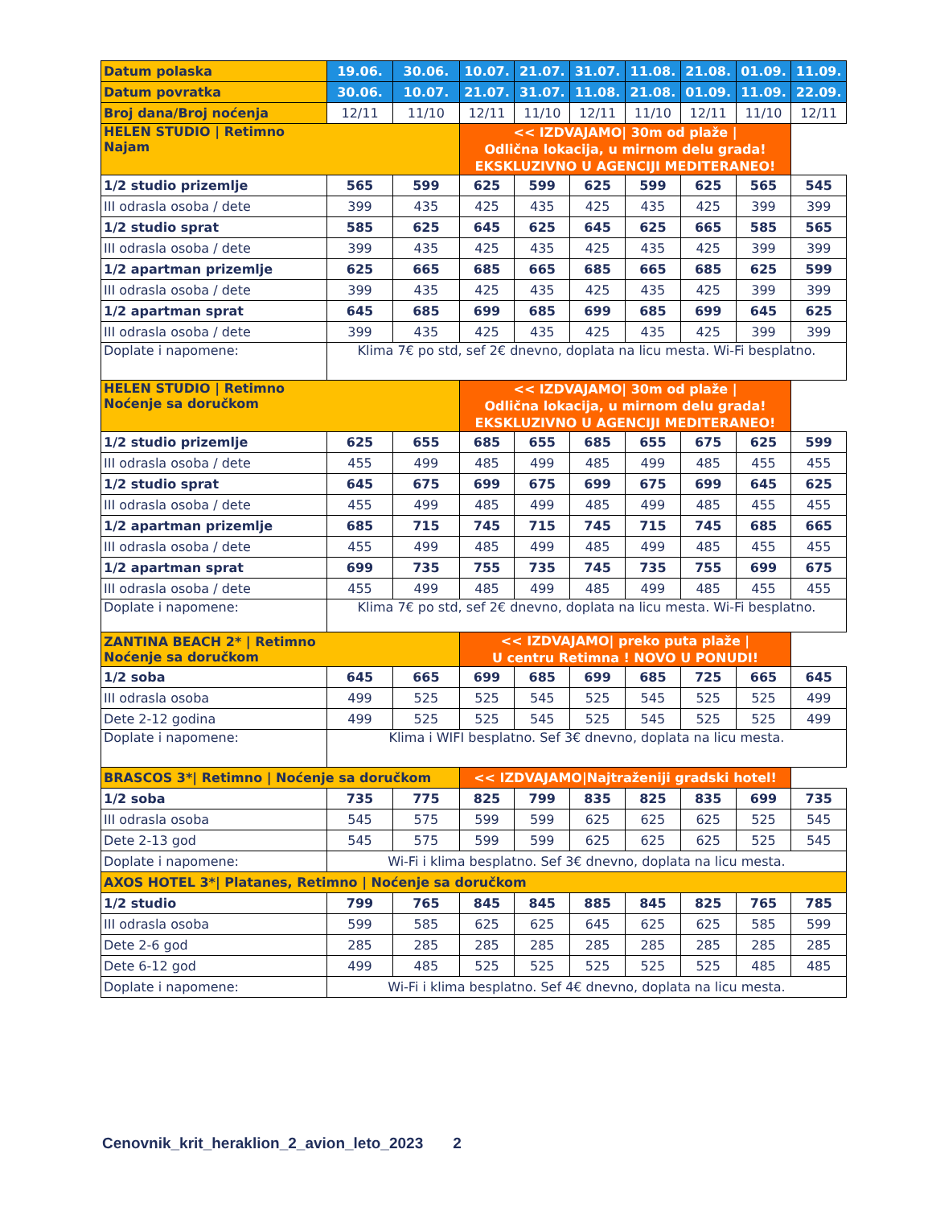| Datum polaska | 19.06. | 30.06. | 10.07. | 21.07. | 31.07. | 11.08. | 21.08. | 01.09. | 11.09. |
| --- | --- | --- | --- | --- | --- | --- | --- | --- | --- |
| Datum povratka | 30.06. | 10.07. | 21.07. | 31.07. | 11.08. | 21.08. | 01.09. | 11.09. | 22.09. |
| Broj dana/Broj noćenja | 12/11 | 11/10 | 12/11 | 11/10 | 12/11 | 11/10 | 12/11 | 11/10 | 12/11 |
| HELEN STUDIO / Retimno Najam | | | << IZDVAJAMO/ 30m od plaže / Odlična lokacija, u mirnom delu grada! EKSKLUZIVNO U AGENCIJI MEDITERANEO! | | | | | | |
| 1/2 studio prizemlje | 565 | 599 | 625 | 599 | 625 | 599 | 625 | 565 | 545 |
| III odrasla osoba / dete | 399 | 435 | 425 | 435 | 425 | 435 | 425 | 399 | 399 |
| 1/2 studio sprat | 585 | 625 | 645 | 625 | 645 | 625 | 665 | 585 | 565 |
| III odrasla osoba / dete | 399 | 435 | 425 | 435 | 425 | 435 | 425 | 399 | 399 |
| 1/2 apartman prizemlje | 625 | 665 | 685 | 665 | 685 | 665 | 685 | 625 | 599 |
| III odrasla osoba / dete | 399 | 435 | 425 | 435 | 425 | 435 | 425 | 399 | 399 |
| 1/2 apartman sprat | 645 | 685 | 699 | 685 | 699 | 685 | 699 | 645 | 625 |
| III odrasla osoba / dete | 399 | 435 | 425 | 435 | 425 | 435 | 425 | 399 | 399 |
| Doplate i napomene: | Klima 7€ po std, sef 2€ dnevno, doplata na licu mesta. Wi-Fi besplatno. | | | | | | | | |
| HELEN STUDIO / Retimno Noćenje sa doručkom | | | << IZDVAJAMO/ 30m od plaže / Odlična lokacija, u mirnom delu grada! EKSKLUZIVNO U AGENCIJI MEDITERANEO! | | | | | | |
| 1/2 studio prizemlje | 625 | 655 | 685 | 655 | 685 | 655 | 675 | 625 | 599 |
| III odrasla osoba / dete | 455 | 499 | 485 | 499 | 485 | 499 | 485 | 455 | 455 |
| 1/2 studio sprat | 645 | 675 | 699 | 675 | 699 | 675 | 699 | 645 | 625 |
| III odrasla osoba / dete | 455 | 499 | 485 | 499 | 485 | 499 | 485 | 455 | 455 |
| 1/2 apartman prizemlje | 685 | 715 | 745 | 715 | 745 | 715 | 745 | 685 | 665 |
| III odrasla osoba / dete | 455 | 499 | 485 | 499 | 485 | 499 | 485 | 455 | 455 |
| 1/2 apartman sprat | 699 | 735 | 755 | 735 | 745 | 735 | 755 | 699 | 675 |
| III odrasla osoba / dete | 455 | 499 | 485 | 499 | 485 | 499 | 485 | 455 | 455 |
| Doplate i napomene: | Klima 7€ po std, sef 2€ dnevno, doplata na licu mesta. Wi-Fi besplatno. | | | | | | | | |
| ZANTINA BEACH 2* / Retimno Noćenje sa doručkom | | | << IZDVAJAMO/ preko puta plaže / U centru Retimna ! NOVO U PONUDI! | | | | | | |
| 1/2 soba | 645 | 665 | 699 | 685 | 699 | 685 | 725 | 665 | 645 |
| III odrasla osoba | 499 | 525 | 525 | 545 | 525 | 545 | 525 | 525 | 499 |
| Dete 2-12 godina | 499 | 525 | 525 | 545 | 525 | 545 | 525 | 525 | 499 |
| Doplate i napomene: | Klima i WIFI besplatno. Sef 3€ dnevno, doplata na licu mesta. | | | | | | | | |
| BRASCOS 3*/ Retimno / Noćenje sa doručkom | | | << IZDVAJAMO/Najtraženiji gradski hotel! | | | | | | |
| 1/2 soba | 735 | 775 | 825 | 799 | 835 | 825 | 835 | 699 | 735 |
| III odrasla osoba | 545 | 575 | 599 | 599 | 625 | 625 | 625 | 525 | 545 |
| Dete 2-13 god | 545 | 575 | 599 | 599 | 625 | 625 | 625 | 525 | 545 |
| Doplate i napomene: | Wi-Fi i klima besplatno. Sef 3€ dnevno, doplata na licu mesta. | | | | | | | | |
| AXOS HOTEL 3*/ Platanes, Retimno / Noćenje sa doručkom | | | | | | | | | |
| 1/2 studio | 799 | 765 | 845 | 845 | 885 | 845 | 825 | 765 | 785 |
| III odrasla osoba | 599 | 585 | 625 | 625 | 645 | 625 | 625 | 585 | 599 |
| Dete 2-6 god | 285 | 285 | 285 | 285 | 285 | 285 | 285 | 285 | 285 |
| Dete 6-12 god | 499 | 485 | 525 | 525 | 525 | 525 | 525 | 485 | 485 |
| Doplate i napomene: | Wi-Fi i klima besplatno. Sef 4€ dnevno, doplata na licu mesta. | | | | | | | | |
Cenovnik_krit_heraklion_2_avion_leto_2023 2